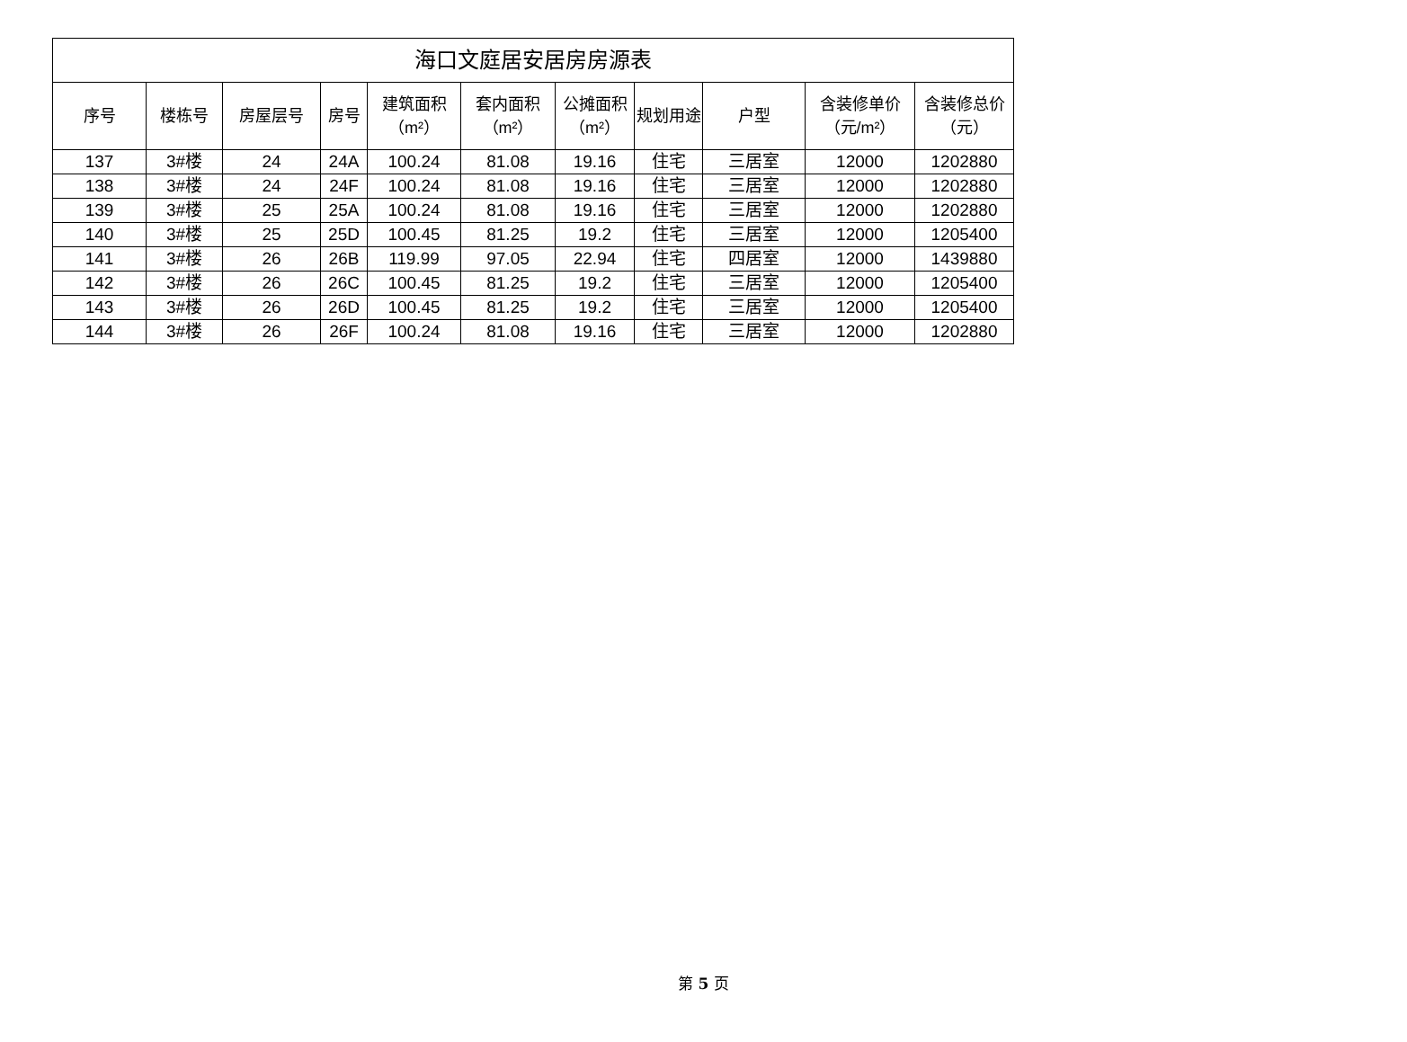| 海口文庭居安居房房源表 | | | | | | | | | | |
| --- | --- | --- | --- | --- | --- | --- | --- | --- | --- | --- |
| 序号 | 楼栋号 | 房屋层号 | 房号 | 建筑面积（m²） | 套内面积（m²） | 公摊面积（m²） | 规划用途 | 户型 | 含装修单价（元/m²） | 含装修总价（元） |
| 137 | 3#楼 | 24 | 24A | 100.24 | 81.08 | 19.16 | 住宅 | 三居室 | 12000 | 1202880 |
| 138 | 3#楼 | 24 | 24F | 100.24 | 81.08 | 19.16 | 住宅 | 三居室 | 12000 | 1202880 |
| 139 | 3#楼 | 25 | 25A | 100.24 | 81.08 | 19.16 | 住宅 | 三居室 | 12000 | 1202880 |
| 140 | 3#楼 | 25 | 25D | 100.45 | 81.25 | 19.2 | 住宅 | 三居室 | 12000 | 1205400 |
| 141 | 3#楼 | 26 | 26B | 119.99 | 97.05 | 22.94 | 住宅 | 四居室 | 12000 | 1439880 |
| 142 | 3#楼 | 26 | 26C | 100.45 | 81.25 | 19.2 | 住宅 | 三居室 | 12000 | 1205400 |
| 143 | 3#楼 | 26 | 26D | 100.45 | 81.25 | 19.2 | 住宅 | 三居室 | 12000 | 1205400 |
| 144 | 3#楼 | 26 | 26F | 100.24 | 81.08 | 19.16 | 住宅 | 三居室 | 12000 | 1202880 |
第 5 页